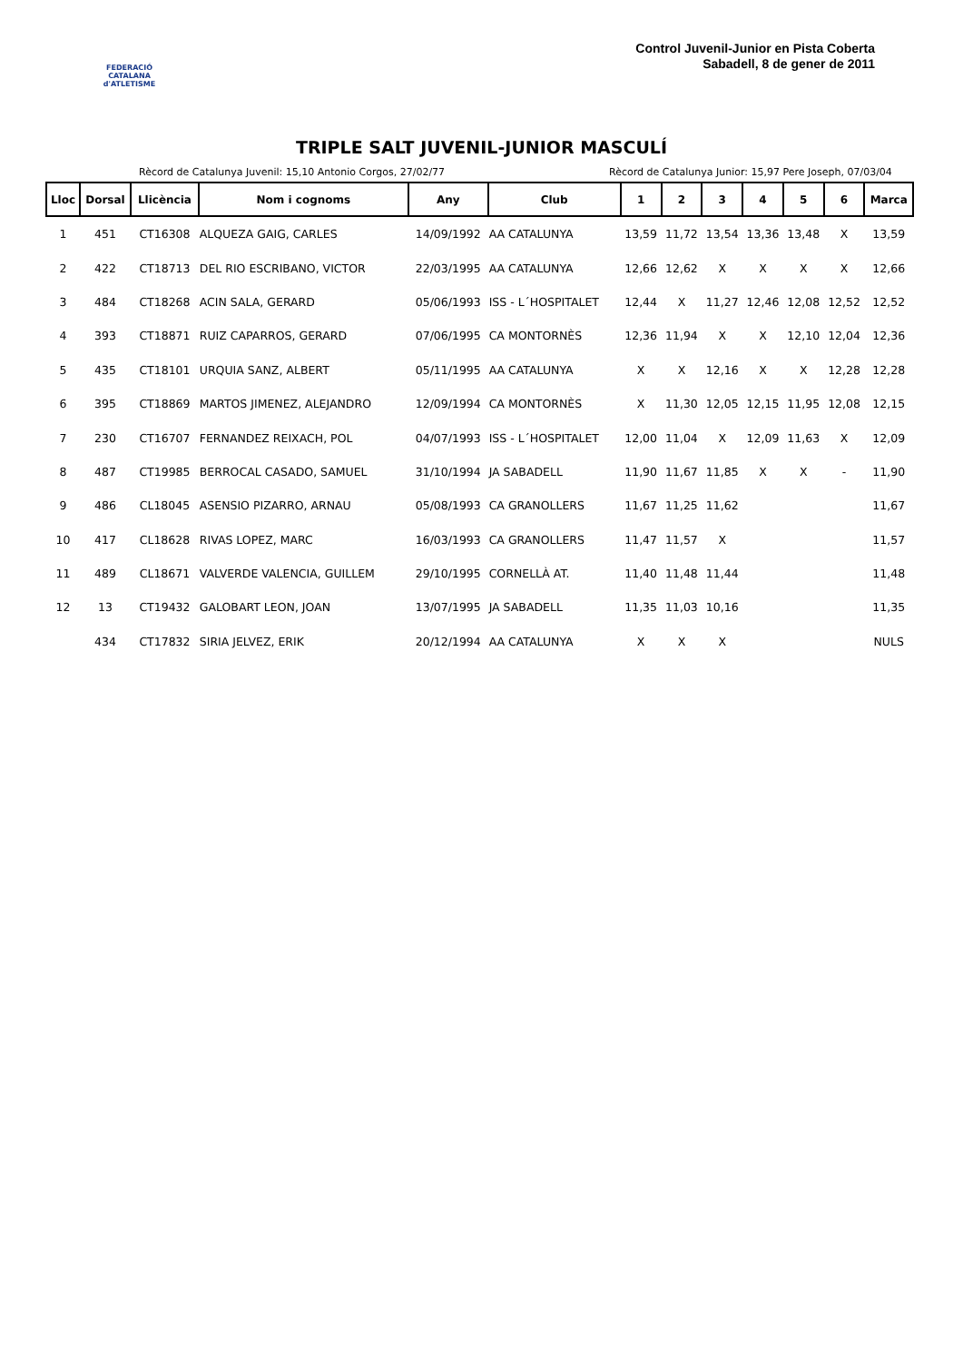FEDERACIÓ CATALANA d'ATLETISME
Control Juvenil-Junior en Pista Coberta
Sabadell, 8 de gener de 2011
TRIPLE SALT JUVENIL-JUNIOR MASCULÍ
Rècord de Catalunya Juvenil: 15,10 Antonio Corgos, 27/02/77 Rècord de Catalunya Junior: 15,97 Pere Joseph, 07/03/04
| Lloc | Dorsal | Llicència | Nom i cognoms | Any | Club | 1 | 2 | 3 | 4 | 5 | 6 | Marca |
| --- | --- | --- | --- | --- | --- | --- | --- | --- | --- | --- | --- | --- |
| 1 | 451 | CT16308 | ALQUEZA GAIG, CARLES | 14/09/1992 | AA CATALUNYA | 13,59 | 11,72 | 13,54 | 13,36 | 13,48 | X | 13,59 |
| 2 | 422 | CT18713 | DEL RIO ESCRIBANO, VICTOR | 22/03/1995 | AA CATALUNYA | 12,66 | 12,62 | X | X | X | X | 12,66 |
| 3 | 484 | CT18268 | ACIN SALA, GERARD | 05/06/1993 | ISS - L´HOSPITALET | 12,44 | X | 11,27 | 12,46 | 12,08 | 12,52 | 12,52 |
| 4 | 393 | CT18871 | RUIZ CAPARROS, GERARD | 07/06/1995 | CA MONTORNÈS | 12,36 | 11,94 | X | X | 12,10 | 12,04 | 12,36 |
| 5 | 435 | CT18101 | URQUIA SANZ, ALBERT | 05/11/1995 | AA CATALUNYA | X | X | 12,16 | X | X | 12,28 | 12,28 |
| 6 | 395 | CT18869 | MARTOS JIMENEZ, ALEJANDRO | 12/09/1994 | CA MONTORNÈS | X | 11,30 | 12,05 | 12,15 | 11,95 | 12,08 | 12,15 |
| 7 | 230 | CT16707 | FERNANDEZ REIXACH, POL | 04/07/1993 | ISS - L´HOSPITALET | 12,00 | 11,04 | X | 12,09 | 11,63 | X | 12,09 |
| 8 | 487 | CT19985 | BERROCAL CASADO, SAMUEL | 31/10/1994 | JA SABADELL | 11,90 | 11,67 | 11,85 | X | X | - | 11,90 |
| 9 | 486 | CL18045 | ASENSIO PIZARRO, ARNAU | 05/08/1993 | CA GRANOLLERS | 11,67 | 11,25 | 11,62 | | | | 11,67 |
| 10 | 417 | CL18628 | RIVAS LOPEZ, MARC | 16/03/1993 | CA GRANOLLERS | 11,47 | 11,57 | X | | | | 11,57 |
| 11 | 489 | CL18671 | VALVERDE VALENCIA, GUILLEM | 29/10/1995 | CORNELLÀ AT. | 11,40 | 11,48 | 11,44 | | | | 11,48 |
| 12 | 13 | CT19432 | GALOBART LEON, JOAN | 13/07/1995 | JA SABADELL | 11,35 | 11,03 | 10,16 | | | | 11,35 |
| | 434 | CT17832 | SIRIA JELVEZ, ERIK | 20/12/1994 | AA CATALUNYA | X | X | X | | | | NULS |